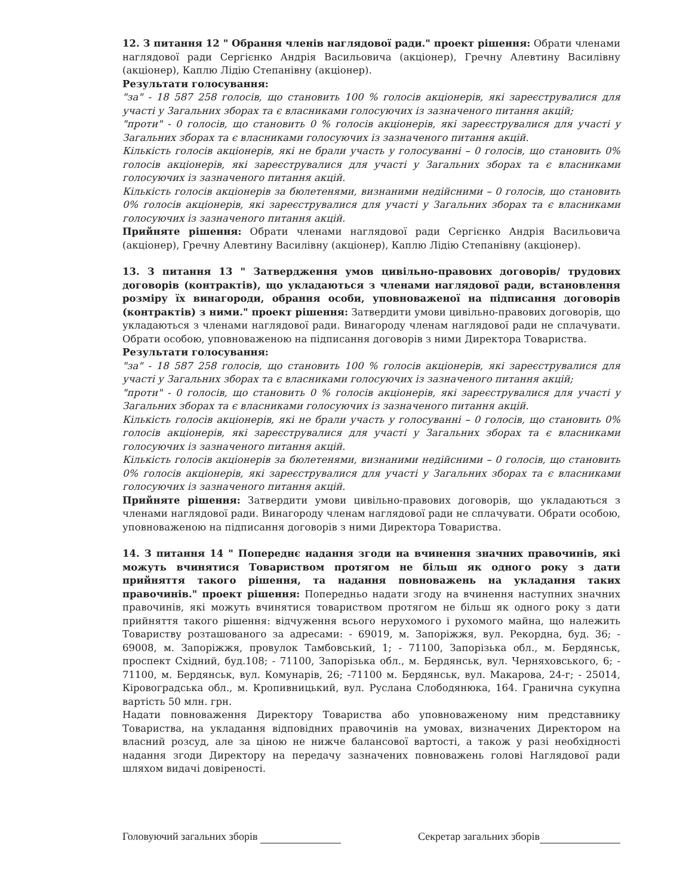12. З питання 12 " Обрання членів наглядової ради." проект рішення: Обрати членами наглядової ради Сергієнко Андрія Васильовича (акціонер), Гречну Алевтину Василівну (акціонер), Каплю Лідію Степанівну (акціонер).
Результати голосування:
"за" - 18 587 258 голосів, що становить 100 % голосів акціонерів, які зареєструвалися для участі у Загальних зборах та є власниками голосуючих із зазначеного питання акцій;
"проти" - 0 голосів, що становить 0 % голосів акціонерів, які зареєструвалися для участі у Загальних зборах та є власниками голосуючих із зазначеного питання акцій.
Кількість голосів акціонерів, які не брали участь у голосуванні – 0 голосів, що становить 0% голосів акціонерів, які зареєструвалися для участі у Загальних зборах та є власниками голосуючих із зазначеного питання акцій.
Кількість голосів акціонерів за бюлетенями, визнаними недійсними – 0 голосів, що становить 0% голосів акціонерів, які зареєструвалися для участі у Загальних зборах та є власниками голосуючих із зазначеного питання акцій.
Прийняте рішення: Обрати членами наглядової ради Сергієнко Андрія Васильовича (акціонер), Гречну Алевтину Василівну (акціонер), Каплю Лідію Степанівну (акціонер).
13. З питання 13 " Затвердження умов цивільно-правових договорів/ трудових договорів (контрактів), що укладаються з членами наглядової ради, встановлення розміру їх винагороди, обрання особи, уповноваженої на підписання договорів (контрактів) з ними." проект рішення: Затвердити умови цивільно-правових договорів, що укладаються з членами наглядової ради. Винагороду членам наглядової ради не сплачувати. Обрати особою, уповноваженою на підписання договорів з ними Директора Товариства.
Результати голосування:
"за" - 18 587 258 голосів, що становить 100 % голосів акціонерів, які зареєструвалися для участі у Загальних зборах та є власниками голосуючих із зазначеного питання акцій;
"проти" - 0 голосів, що становить 0 % голосів акціонерів, які зареєструвалися для участі у Загальних зборах та є власниками голосуючих із зазначеного питання акцій.
Кількість голосів акціонерів, які не брали участь у голосуванні – 0 голосів, що становить 0% голосів акціонерів, які зареєструвалися для участі у Загальних зборах та є власниками голосуючих із зазначеного питання акцій.
Кількість голосів акціонерів за бюлетенями, визнаними недійсними – 0 голосів, що становить 0% голосів акціонерів, які зареєструвалися для участі у Загальних зборах та є власниками голосуючих із зазначеного питання акцій.
Прийняте рішення: Затвердити умови цивільно-правових договорів, що укладаються з членами наглядової ради. Винагороду членам наглядової ради не сплачувати. Обрати особою, уповноваженою на підписання договорів з ними Директора Товариства.
14. З питання 14 " Попереднє надання згоди на вчинення значних правочинів, які можуть вчинятися Товариством протягом не більш як одного року з дати прийняття такого рішення, та надання повноважень на укладання таких правочинів." проект рішення: Попередньо надати згоду на вчинення наступних значних правочинів, які можуть вчинятися товариством протягом не більш як одного року з дати прийняття такого рішення: відчуження всього нерухомого і рухомого майна, що належить Товариству розташованого за адресами: - 69019, м. Запоріжжя, вул. Рекордна, буд. 36; - 69008, м. Запоріжжя, провулок Тамбовський, 1; - 71100, Запорізька обл., м. Бердянськ, проспект Східний, буд.108; - 71100, Запорізька обл., м. Бердянськ, вул. Черняховського, 6; - 71100, м. Бердянськ, вул. Комунарів, 26; -71100 м. Бердянськ, вул. Макарова, 24-г; - 25014, Кіровоградська обл., м. Кропивницький, вул. Руслана Слободянюка, 164. Гранична сукупна вартість 50 млн. грн.
Надати повноваження Директору Товариства або уповноваженому ним представнику Товариства, на укладання відповідних правочинів на умовах, визначених Директором на власний розсуд, але за ціною не нижче балансової вартості, а також у разі необхідності надання згоди Директору на передачу зазначених повноважень голові Наглядової ради шляхом видачі довіреності.
Головуючий загальних зборів Секретар загальних зборів